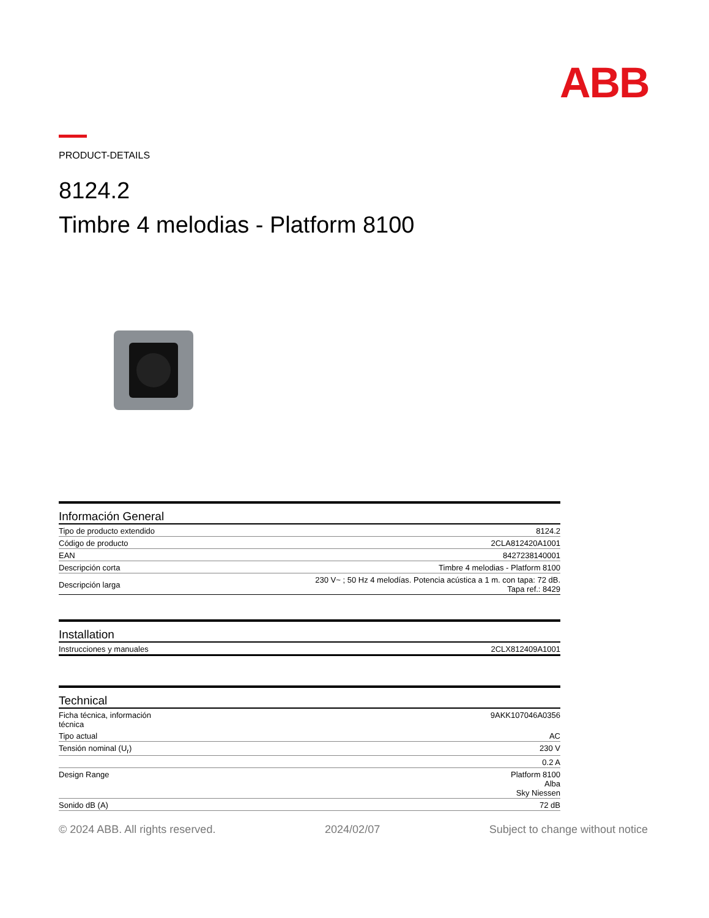ABB
PRODUCT-DETAILS
8124.2
Timbre 4 melodias - Platform 8100
Información General
| Tipo de producto extendido | 8124.2 |
| Código de producto | 2CLA812420A1001 |
| EAN | 8427238140001 |
| Descripción corta | Timbre 4 melodias - Platform 8100 |
| Descripción larga | 230 V~ ; 50 Hz 4 melodías. Potencia acústica a 1 m. con tapa: 72 dB. Tapa ref.: 8429 |
Installation
| Instrucciones y manuales | 2CLX812409A1001 |
Technical
| Ficha técnica, información técnica | 9AKK107046A0356 |
| Tipo actual | AC |
| Tensión nominal (U<sub>r</sub>) | 230 V |
| | 0.2 A |
| Design Range | Platform 8100 Alba Sky Niessen |
| Sonido dB (A) | 72 dB |
© 2024 ABB. All rights reserved. 2024/02/07 Subject to change without notice